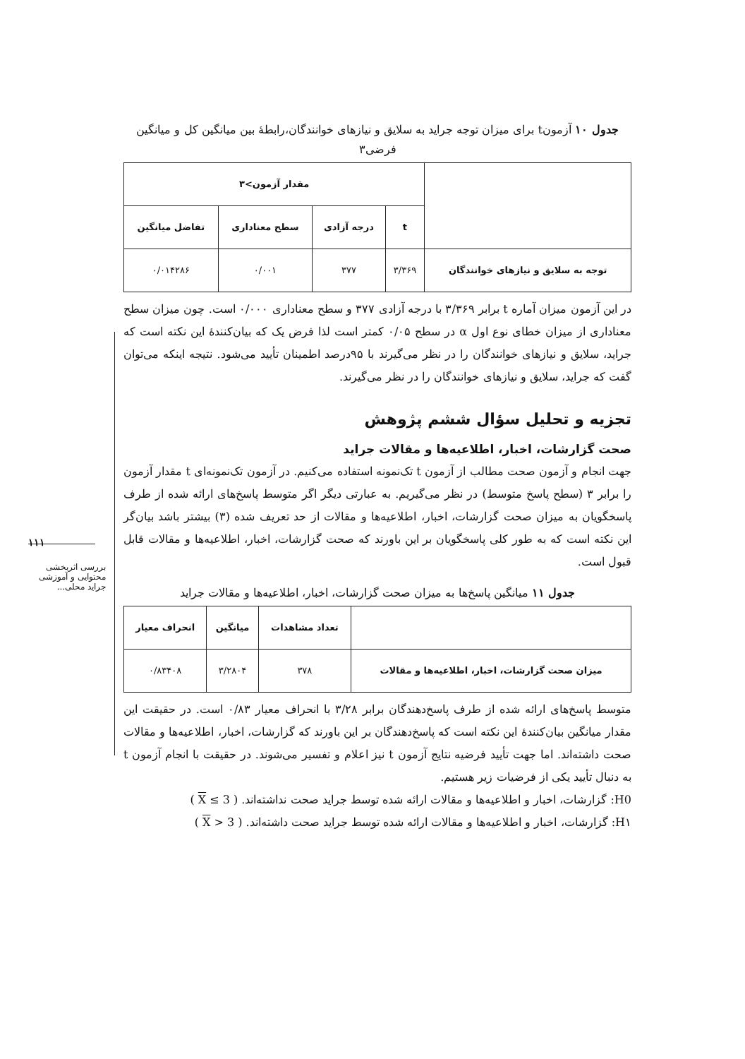۱۱۱
بررسی اثربخشی محتوایی و آموزشی جراید محلی...
جدول ۱۰ آزمونt برای میزان توجه جراید به سلایق و نیازهای خوانندگان،رابطهٔ بین میانگین کل و میانگین فرضی۳
| | مقدار آزمون>۳ | | | |
| --- | --- | --- | --- | --- |
| | t | درجه آزادی | سطح معناداری | تفاضل میانگین |
| توجه به سلایق و نیازهای خوانندگان | ۳/۳۶۹ | ۳۷۷ | ۰/۰۰۱ | ۰/۰۱۴۲۸۶ |
در این آزمون میزان آماره t برابر ۳/۳۶۹ با درجه آزادی ۳۷۷ و سطح معناداری ۰/۰۰۰ است. چون میزان سطح معناداری از میزان خطای نوع اول α در سطح ۰/۰۵ کمتر است لذا فرض یک که بیان‌کنندهٔ این نکته است که جراید، سلایق و نیازهای خوانندگان را در نظر می‌گیرند با ۹۵درصد اطمینان تأیید می‌شود. نتیجه اینکه می‌توان گفت که جراید، سلایق و نیازهای خوانندگان را در نظر می‌گیرند.
تجزیه و تحلیل سؤال ششم پژوهش
صحت گزارشات، اخبار، اطلاعیه‌ها و مقالات جراید
جهت انجام و آزمون صحت مطالب از آزمون t تک‌نمونه استفاده می‌کنیم. در آزمون تک‌نمونه‌ای t مقدار آزمون را برابر ۳ (سطح پاسخ متوسط) در نظر می‌گیریم. به عبارتی دیگر اگر متوسط پاسخ‌های ارائه شده از طرف پاسخگویان به میزان صحت گزارشات، اخبار، اطلاعیه‌ها و مقالات از حد تعریف شده (۳) بیشتر باشد بیان‌گر این نکته است که به طور کلی پاسخگویان بر این باورند که صحت گزارشات، اخبار، اطلاعیه‌ها و مقالات قابل قبول است.
جدول ۱۱ میانگین پاسخ‌ها به میزان صحت گزارشات، اخبار، اطلاعیه‌ها و مقالات جراید
| | تعداد مشاهدات | میانگین | انحراف معیار |
| --- | --- | --- | --- |
| میزان صحت گزارشات، اخبار، اطلاعیه‌ها و مقالات | ۳۷۸ | ۳/۲۸۰۴ | ۰/۸۳۴۰۸ |
متوسط پاسخ‌های ارائه شده از طرف پاسخ‌دهندگان برابر ۳/۲۸ با انحراف معیار ۰/۸۳ است. در حقیقت این مقدار میانگین بیان‌کنندهٔ این نکته است که پاسخ‌دهندگان بر این باورند که گزارشات، اخبار، اطلاعیه‌ها و مقالات صحت داشته‌اند. اما جهت تأیید فرضیه نتایج آزمون t نیز اعلام و تفسیر می‌شوند. در حقیقت با انجام آزمون t به دنبال تأیید یکی از فرضیات زیر هستیم.
H0: گزارشات، اخبار و اطلاعیه‌ها و مقالات ارائه شده توسط جراید صحت نداشته‌اند. ( X ≤ 3 )
H۱: گزارشات، اخبار و اطلاعیه‌ها و مقالات ارائه شده توسط جراید صحت داشته‌اند. ( X > 3 )